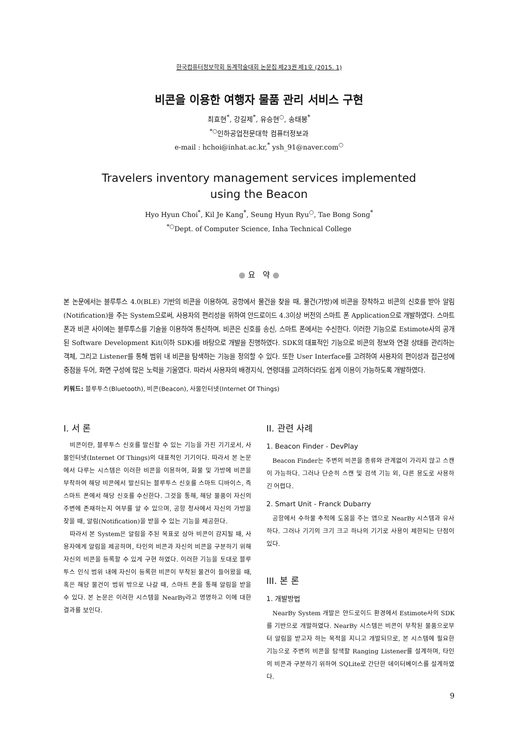한국컴퓨터정보학회 동계학술대회 논문집 제23권 제1호 (2015. 1)
비콘을 이용한 여행자 물품 관리 서비스 구현
최효현<sup>*</sup>, 강길제<sup>*</sup>, 유승현<sup>○</sup>, 송태봉<sup>*</sup>
<sup>*○</sup>인하공업전문대학 컴퓨터정보과
e-mail : hchoi@inhat.ac.kr,<sup>*</sup> ysh_91@naver.com<sup>○</sup>
Travelers inventory management services implemented
using the Beacon
Hyo Hyun Choi<sup>*</sup>, Kil Je Kang<sup>*</sup>, Seung Hyun Ryu<sup>○</sup>, Tae Bong Song<sup>*</sup>
<sup>*○</sup>Dept. of Computer Science, Inha Technical College
● 요 약 ●
본 논문에서는 블루투스 4.0(BLE) 기반의 비콘을 이용하여, 공항에서 물건을 찾을 때, 물건(가방)에 비콘을 장착하고 비콘의 신호를 받아 알림(Notification)을 주는 System으로써, 사용자의 편리성을 위하여 안드로이드 4.3이상 버전의 스마트 폰 Application으로 개발하였다. 스마트 폰과 비콘 사이에는 블루투스를 기술을 이용하여 통신하며, 비콘은 신호를 송신, 스마트 폰에서는 수신한다. 이러한 기능으로 Estimote사의 공개된 Software Development Kit(이하 SDK)를 바탕으로 개발을 진행하였다. SDK의 대표적인 기능으로 비콘의 정보와 연결 상태를 관리하는 객체, 그리고 Listener를 통해 범위 내 비콘을 탐색하는 기능을 정의할 수 있다. 또한 User Interface를 고려하여 사용자의 편이성과 접근성에 중점을 두어, 화면 구성에 많은 노력을 기울였다. 따라서 사용자의 배경지식, 연령대를 고려하더라도 쉽게 이용이 가능하도록 개발하였다.
키워드: 블루투스(Bluetooth), 비콘(Beacon), 사물인터넷(Internet Of Things)
I. 서 론
비콘이란, 블루투스 신호를 발신할 수 있는 기능을 가진 기기로서, 사물인터넷(Internet Of Things)의 대표적인 기기이다. 따라서 본 논문에서 다루는 시스템은 이러한 비콘을 이용하여, 화물 및 가방에 비콘을 부착하여 해당 비콘에서 발신되는 블루투스 신호를 스마트 디바이스, 즉 스마트 폰에서 해당 신호를 수신한다. 그것을 통해, 해당 물품이 자신의 주변에 존재하는지 여부를 알 수 있으며, 공항 청사에서 자신의 가방을 찾을 때, 알림(Notification)을 받을 수 있는 기능을 제공한다.
따라서 본 System은 알림을 주된 목표로 삼아 비콘이 감지될 때, 사용자에게 알림을 제공하며, 타인의 비콘과 자신의 비콘을 구분하기 위해 자신의 비콘을 등록할 수 있게 구현 하였다. 이러한 기능을 토대로 블루투스 인식 범위 내에 자신이 등록한 비콘이 부착된 물건이 들어왔을 때, 혹은 해당 물건이 범위 밖으로 나갈 때, 스마트 폰을 통해 알림을 받을 수 있다. 본 논문은 이러한 시스템을 NearBy라고 명명하고 이에 대한 결과를 보인다.
II. 관련 사례
1. Beacon Finder - DevPlay
Beacon Finder는 주변의 비콘을 종류와 관계없이 가리지 않고 스캔이 가능하다. 그러나 단순히 스캔 및 검색 기능 외, 다른 용도로 사용하긴 어렵다.
2. Smart Unit - Franck Dubarry
공항에서 수하물 추적에 도움을 주는 앱으로 NearBy 시스템과 유사하다. 그러나 기기의 크기 크고 하나의 기기로 사용이 제한되는 단점이 있다.
III. 본 론
1. 개발방법
NearBy System 개발은 안드로이드 환경에서 Estimote사의 SDK를 기반으로 개발하였다. NearBy 시스템은 비콘이 부착된 물품으로부터 알림을 받고자 하는 목적을 지니고 개발되므로, 본 시스템에 필요한 기능으로 주변의 비콘을 탐색할 Ranging Listener를 설계하며, 타인의 비콘과 구분하기 위하여 SQLite로 간단한 데이터베이스를 설계하였다.
9